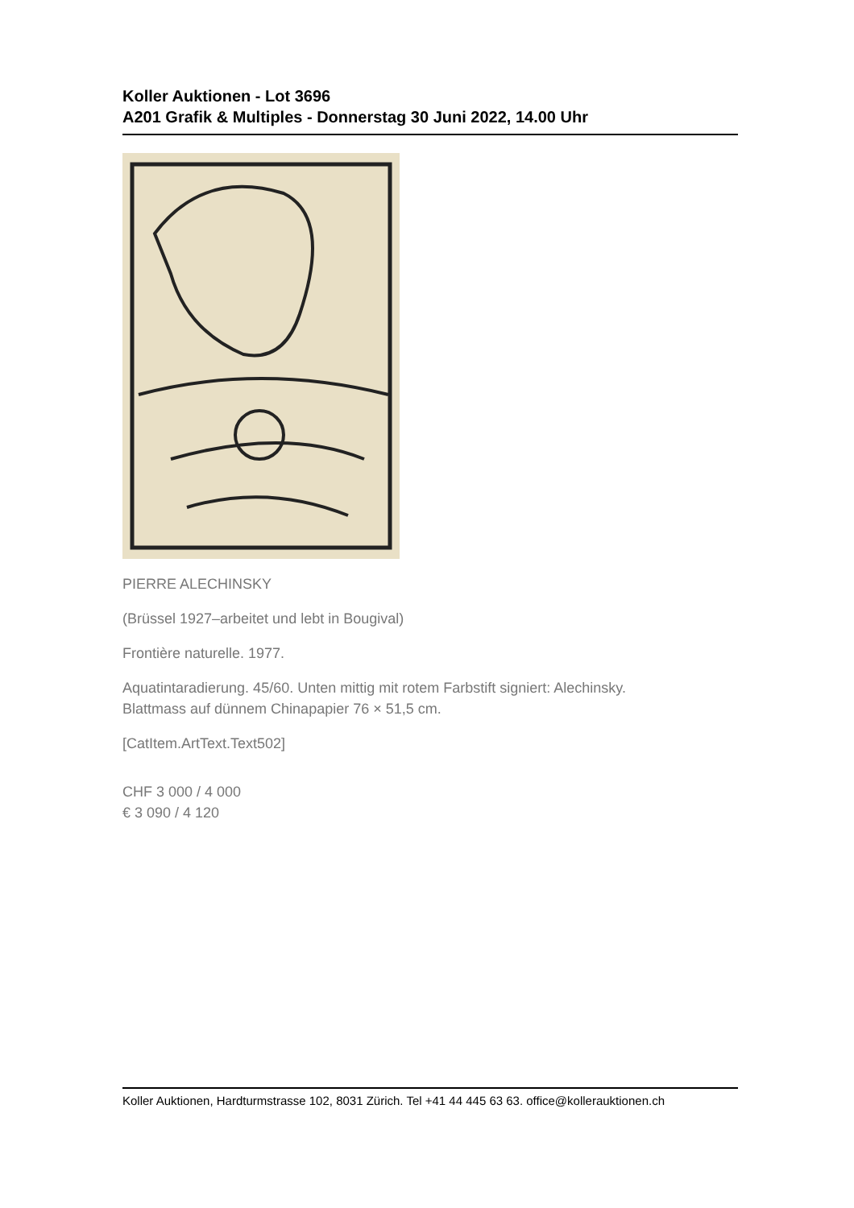Koller Auktionen - Lot 3696
A201 Grafik & Multiples - Donnerstag 30 Juni 2022, 14.00 Uhr
PIERRE ALECHINSKY
(Brüssel 1927–arbeitet und lebt in Bougival)
Frontière naturelle. 1977.
Aquatintaradierung. 45/60. Unten mittig mit rotem Farbstift signiert: Alechinsky.
Blattmass auf dünnem Chinapapier 76 × 51,5 cm.
[CatItem.ArtText.Text502]
CHF 3 000 / 4 000
€ 3 090 / 4 120
Koller Auktionen, Hardturmstrasse 102, 8031 Zürich. Tel +41 44 445 63 63. office@kollerauktionen.ch